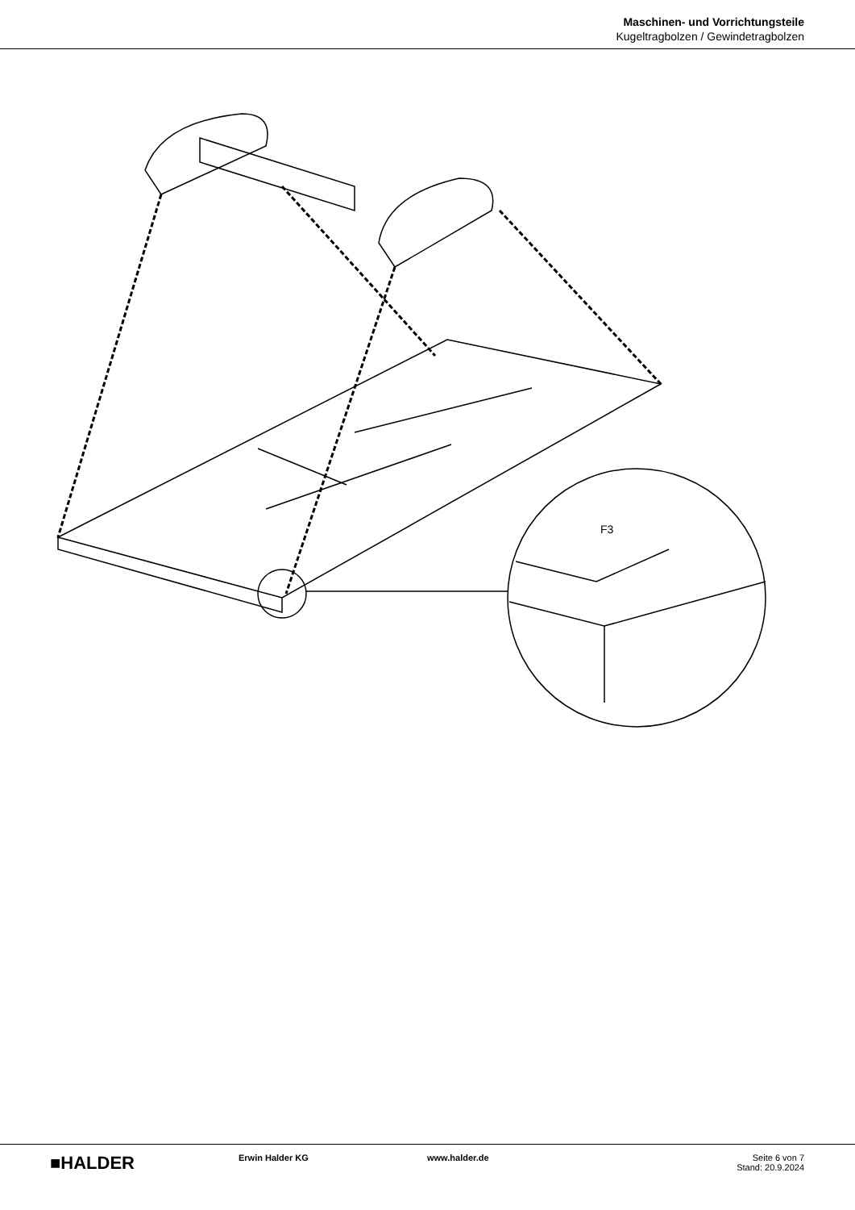Maschinen- und Vorrichtungsteile
Kugeltragbolzen / Gewindetragbolzen
F3
■HALDER
Erwin Halder KG www.halder.de Seite 6 von 7
Stand: 20.9.2024